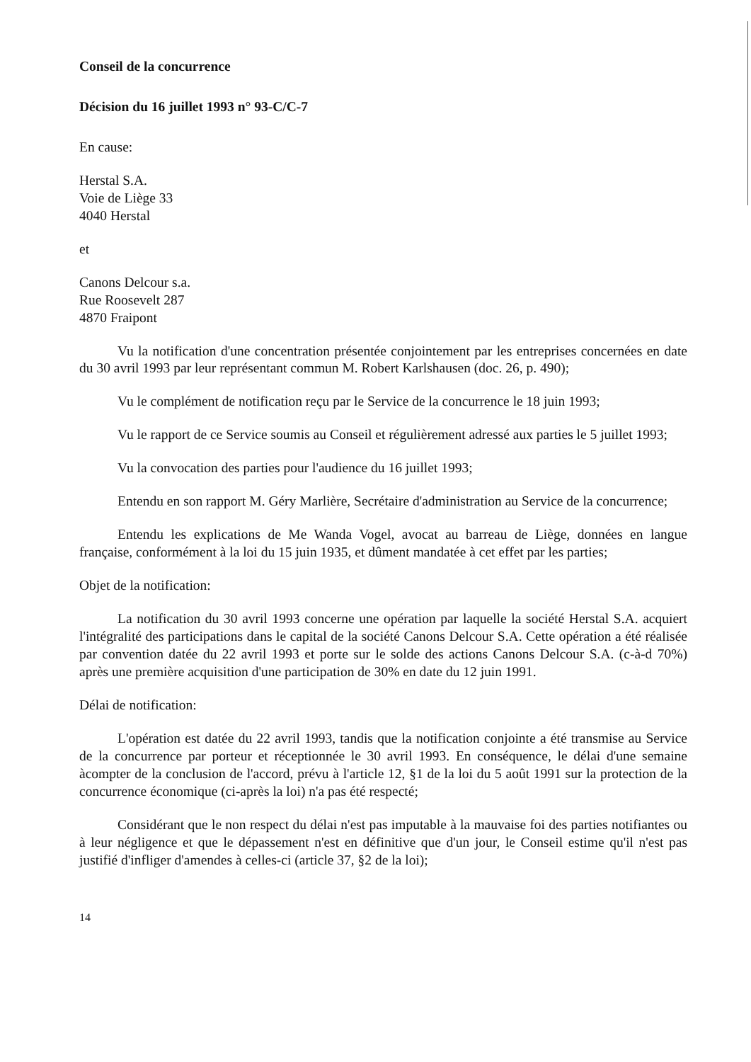Conseil de la concurrence
Décision du 16 juillet 1993 n° 93-C/C-7
En cause:
Herstal S.A.
Voie de Liège 33
4040 Herstal
et
Canons Delcour s.a.
Rue Roosevelt 287
4870 Fraipont
Vu la notification d'une concentration présentée conjointement par les entreprises concernées en date du 30 avril 1993 par leur représentant commun M. Robert Karlshausen (doc. 26, p. 490);
Vu le complément de notification reçu par le Service de la concurrence le 18 juin 1993;
Vu le rapport de ce Service soumis au Conseil et régulièrement adressé aux parties le 5 juillet 1993;
Vu la convocation des parties pour l'audience du 16 juillet 1993;
Entendu en son rapport M. Géry Marlière, Secrétaire d'administration au Service de la concurrence;
Entendu les explications de Me Wanda Vogel, avocat au barreau de Liège, données en langue française, conformément à la loi du 15 juin 1935, et dûment mandatée à cet effet par les parties;
Objet de la notification:
La notification du 30 avril 1993 concerne une opération par laquelle la société Herstal S.A. acquiert l'intégralité des participations dans le capital de la société Canons Delcour S.A. Cette opération a été réalisée par convention datée du 22 avril 1993 et porte sur le solde des actions Canons Delcour S.A. (c-à-d 70%) après une première acquisition d'une participation de 30% en date du 12 juin 1991.
Délai de notification:
L'opération est datée du 22 avril 1993, tandis que la notification conjointe a été transmise au Service de la concurrence par porteur et réceptionnée le 30 avril 1993. En conséquence, le délai d'une semaine àcompter de la conclusion de l'accord, prévu à l'article 12, §1 de la loi du 5 août 1991 sur la protection de la concurrence économique (ci-après la loi) n'a pas été respecté;
Considérant que le non respect du délai n'est pas imputable à la mauvaise foi des parties notifiantes ou à leur négligence et que le dépassement n'est en définitive que d'un jour, le Conseil estime qu'il n'est pas justifié d'infliger d'amendes à celles-ci (article 37, §2 de la loi);
14